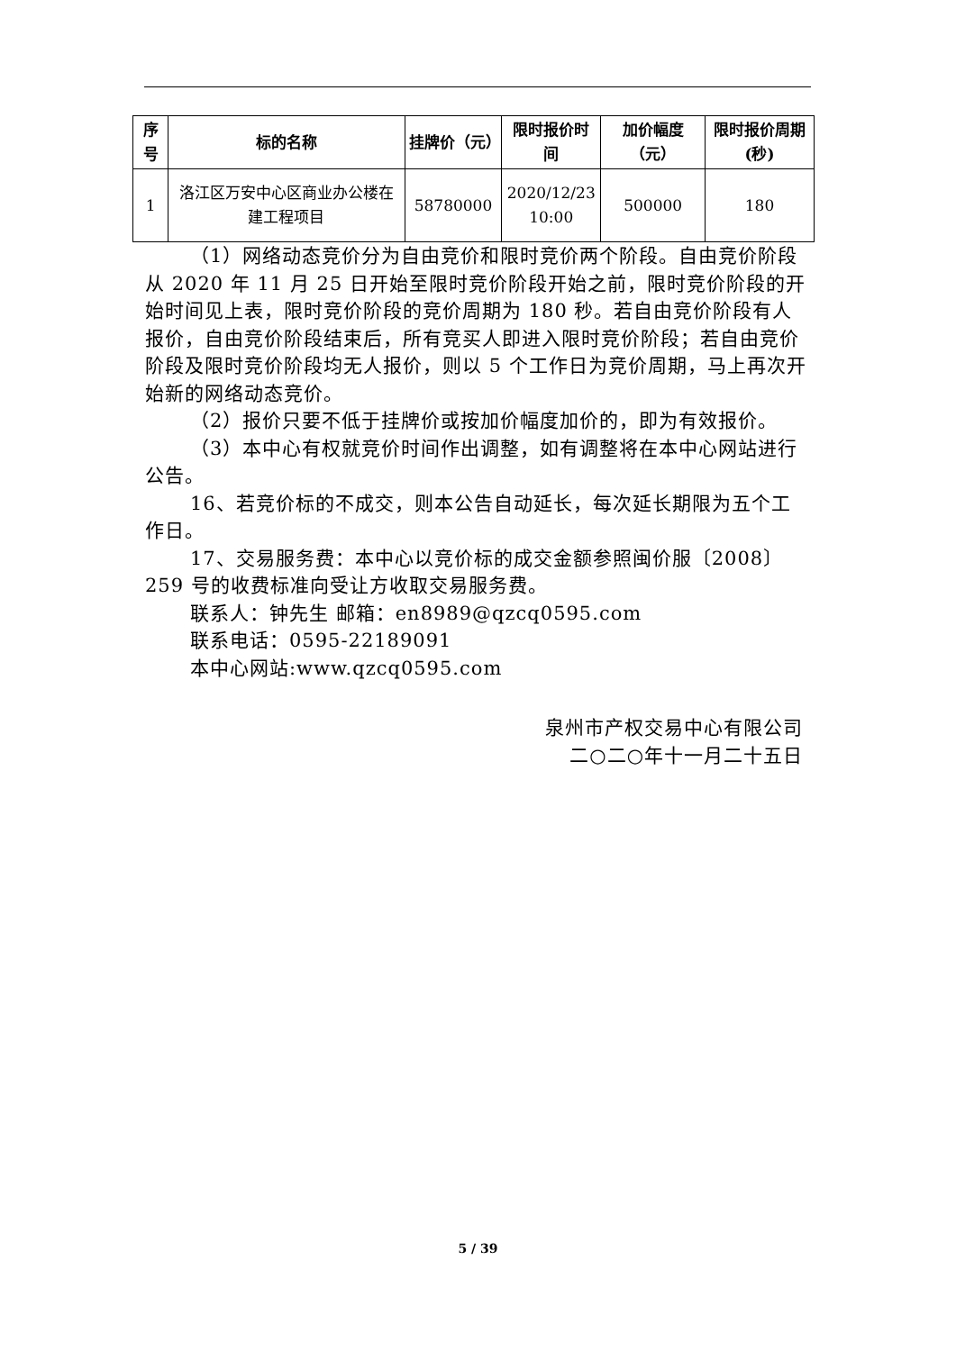| 序号 | 标的名称 | 挂牌价（元） | 限时报价时间 | 加价幅度（元） | 限时报价周期(秒) |
| --- | --- | --- | --- | --- | --- |
| 1 | 洛江区万安中心区商业办公楼在建工程项目 | 58780000 | 2020/12/23 10:00 | 500000 | 180 |
（1）网络动态竞价分为自由竞价和限时竞价两个阶段。自由竞价阶段从 2020 年 11 月 25 日开始至限时竞价阶段开始之前，限时竞价阶段的开始时间见上表，限时竞价阶段的竞价周期为 180 秒。若自由竞价阶段有人报价，自由竞价阶段结束后，所有竞买人即进入限时竞价阶段；若自由竞价阶段及限时竞价阶段均无人报价，则以 5 个工作日为竞价周期，马上再次开始新的网络动态竞价。
（2）报价只要不低于挂牌价或按加价幅度加价的，即为有效报价。
（3）本中心有权就竞价时间作出调整，如有调整将在本中心网站进行公告。
16、若竞价标的不成交，则本公告自动延长，每次延长期限为五个工作日。
17、交易服务费：本中心以竞价标的成交金额参照闽价服〔2008〕259 号的收费标准向受让方收取交易服务费。
联系人：钟先生 邮箱：en8989@qzcq0595.com
联系电话：0595-22189091
本中心网站:www.qzcq0595.com
泉州市产权交易中心有限公司
二○二○年十一月二十五日
5 / 39